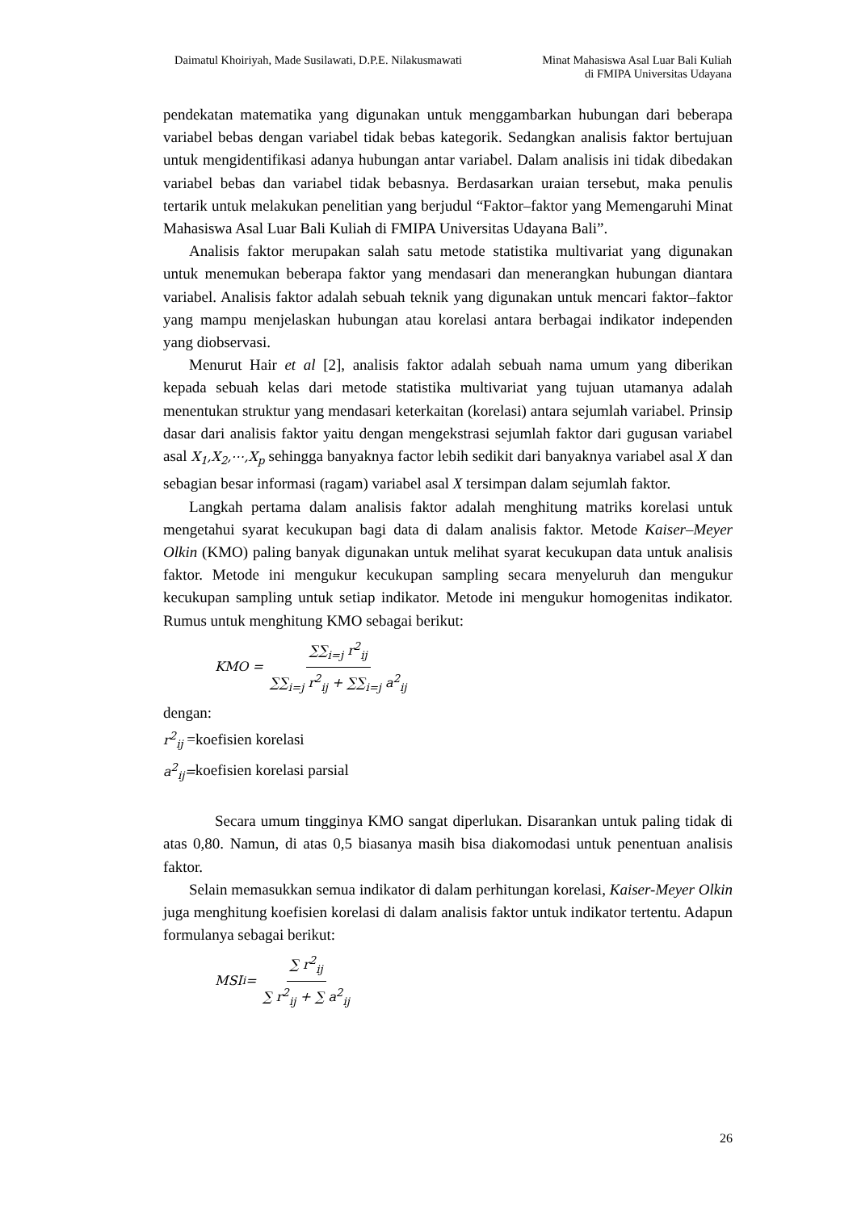Daimatul Khoiriyah, Made Susilawati, D.P.E. Nilakusmawati
Minat Mahasiswa Asal Luar Bali Kuliah
di FMIPA Universitas Udayana
pendekatan matematika yang digunakan untuk menggambarkan hubungan dari beberapa variabel bebas dengan variabel tidak bebas kategorik. Sedangkan analisis faktor bertujuan untuk mengidentifikasi adanya hubungan antar variabel. Dalam analisis ini tidak dibedakan variabel bebas dan variabel tidak bebasnya. Berdasarkan uraian tersebut, maka penulis tertarik untuk melakukan penelitian yang berjudul “Faktor–faktor yang Memengaruhi Minat Mahasiswa Asal Luar Bali Kuliah di FMIPA Universitas Udayana Bali”.
Analisis faktor merupakan salah satu metode statistika multivariat yang digunakan untuk menemukan beberapa faktor yang mendasari dan menerangkan hubungan diantara variabel. Analisis faktor adalah sebuah teknik yang digunakan untuk mencari faktor–faktor yang mampu menjelaskan hubungan atau korelasi antara berbagai indikator independen yang diobservasi.
Menurut Hair et al [2], analisis faktor adalah sebuah nama umum yang diberikan kepada sebuah kelas dari metode statistika multivariat yang tujuan utamanya adalah menentukan struktur yang mendasari keterkaitan (korelasi) antara sejumlah variabel. Prinsip dasar dari analisis faktor yaitu dengan mengekstrasi sejumlah faktor dari gugusan variabel asal X<sub>1</sub>,X<sub>2</sub>,⋯,X<sub>p</sub> sehingga banyaknya factor lebih sedikit dari banyaknya variabel asal X dan sebagian besar informasi (ragam) variabel asal X tersimpan dalam sejumlah faktor.
Langkah pertama dalam analisis faktor adalah menghitung matriks korelasi untuk mengetahui syarat kecukupan bagi data di dalam analisis faktor. Metode Kaiser–Meyer Olkin (KMO) paling banyak digunakan untuk melihat syarat kecukupan data untuk analisis faktor. Metode ini mengukur kecukupan sampling secara menyeluruh dan mengukur kecukupan sampling untuk setiap indikator. Metode ini mengukur homogenitas indikator. Rumus untuk menghitung KMO sebagai berikut:
KMO = ∑∑<sub>i=j</sub> r<sup>2</sup><sub>ij</sub> ∑∑<sub>i=j</sub> r<sup>2</sup><sub>ij</sub> + ∑∑<sub>i=j</sub> a<sup>2</sup><sub>ij</sub>
dengan:
r<sup>2</sup><sub>ij</sub> =koefisien korelasi
a<sup>2</sup><sub>ij</sub>=koefisien korelasi parsial
Secara umum tingginya KMO sangat diperlukan. Disarankan untuk paling tidak di atas 0,80. Namun, di atas 0,5 biasanya masih bisa diakomodasi untuk penentuan analisis faktor.
Selain memasukkan semua indikator di dalam perhitungan korelasi, Kaiser-Meyer Olkin juga menghitung koefisien korelasi di dalam analisis faktor untuk indikator tertentu. Adapun formulanya sebagai berikut:
MSI<sub>i</sub> = ∑ r<sup>2</sup><sub>ij</sub> ∑ r<sup>2</sup><sub>ij</sub> + ∑ a<sup>2</sup><sub>ij</sub>
26